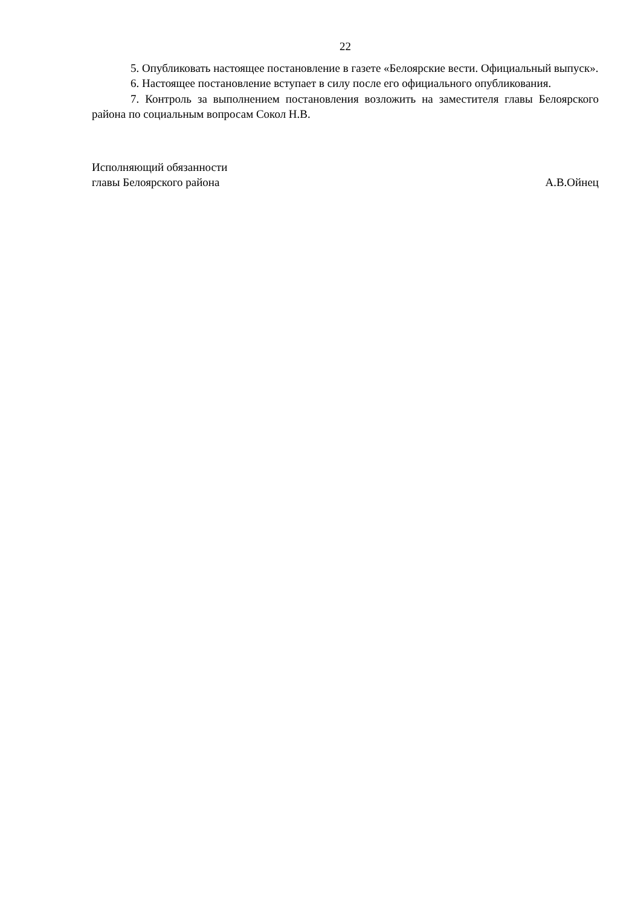22
5. Опубликовать настоящее постановление в газете «Белоярские вести. Официальный выпуск».
6. Настоящее постановление вступает в силу после его официального опубликования.
7. Контроль за выполнением постановления возложить на заместителя главы Белоярского района по социальным вопросам Сокол Н.В.
Исполняющий обязанности
главы Белоярского района
А.В.Ойнец